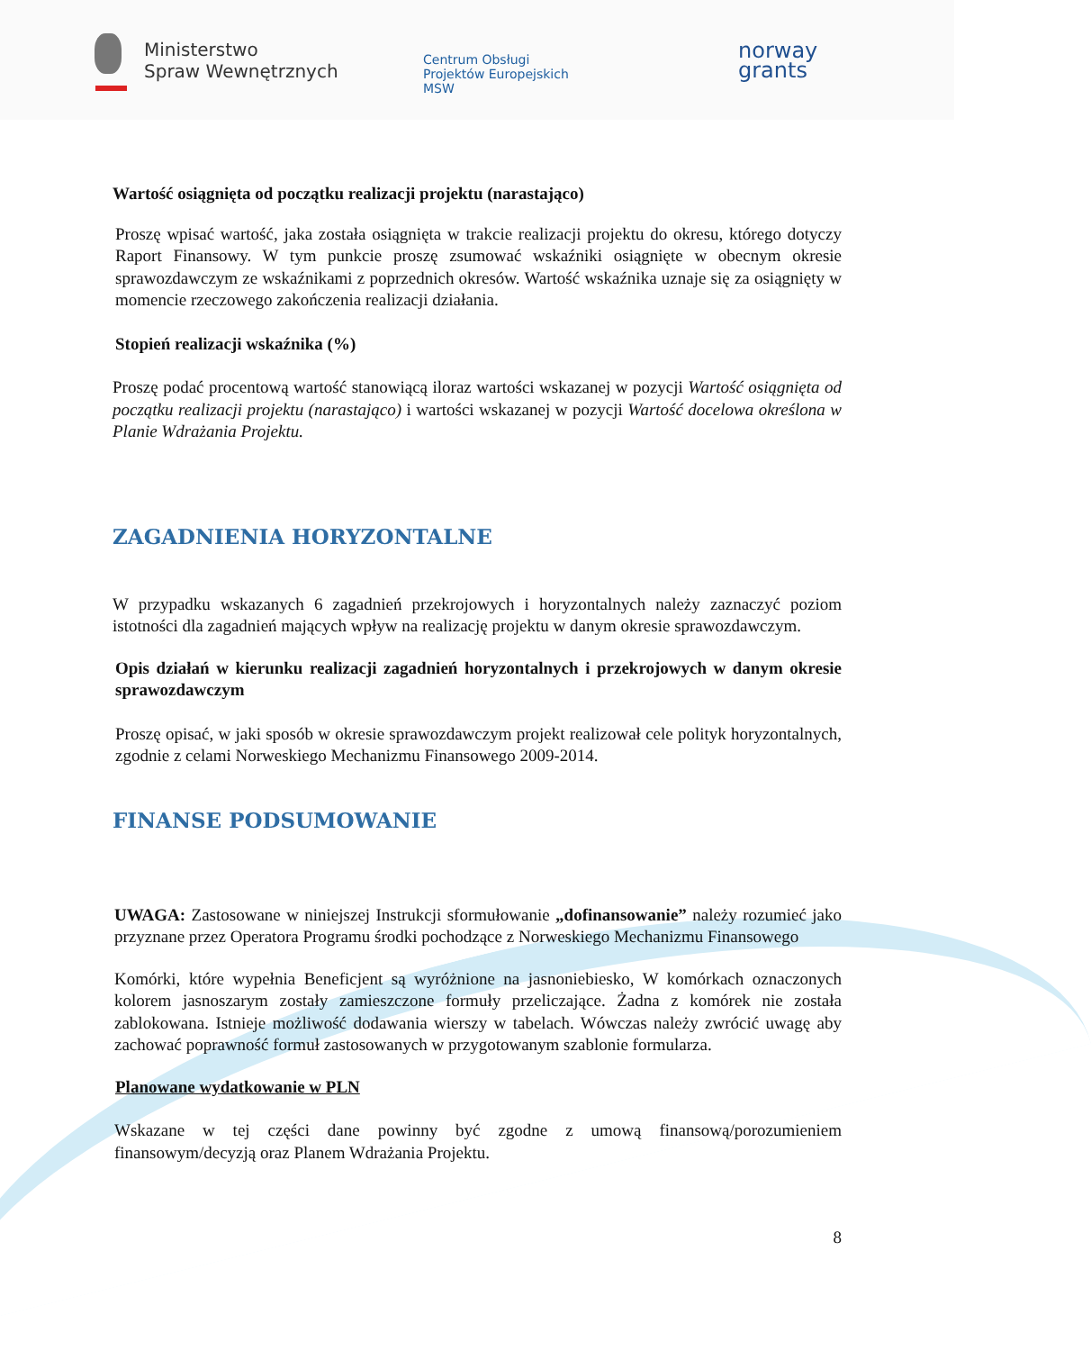Ministerstwo
Spraw Wewnętrznych
Centrum Obsługi
Projektów Europejskich
MSW
norway
grants
Wartość osiągnięta od początku realizacji projektu (narastająco)
Proszę wpisać wartość, jaka została osiągnięta w trakcie realizacji projektu do okresu, którego dotyczy Raport Finansowy. W tym punkcie proszę zsumować wskaźniki osiągnięte w obecnym okresie sprawozdawczym ze wskaźnikami z poprzednich okresów. Wartość wskaźnika uznaje się za osiągnięty w momencie rzeczowego zakończenia realizacji działania.
Stopień realizacji wskaźnika (%)
Proszę podać procentową wartość stanowiącą iloraz wartości wskazanej w pozycji Wartość osiągnięta od początku realizacji projektu (narastająco) i wartości wskazanej w pozycji Wartość docelowa określona w Planie Wdrażania Projektu.
ZAGADNIENIA HORYZONTALNE
W przypadku wskazanych 6 zagadnień przekrojowych i horyzontalnych należy zaznaczyć poziom istotności dla zagadnień mających wpływ na realizację projektu w danym okresie sprawozdawczym.
Opis działań w kierunku realizacji zagadnień horyzontalnych i przekrojowych w danym okresie sprawozdawczym
Proszę opisać, w jaki sposób w okresie sprawozdawczym projekt realizował cele polityk horyzontalnych, zgodnie z celami Norweskiego Mechanizmu Finansowego 2009-2014.
FINANSE PODSUMOWANIE
UWAGA: Zastosowane w niniejszej Instrukcji sformułowanie „dofinansowanie” należy rozumieć jako przyznane przez Operatora Programu środki pochodzące z Norweskiego Mechanizmu Finansowego
Komórki, które wypełnia Beneficjent są wyróżnione na jasnoniebiesko, W komórkach oznaczonych kolorem jasnoszarym zostały zamieszczone formuły przeliczające. Żadna z komórek nie została zablokowana. Istnieje możliwość dodawania wierszy w tabelach. Wówczas należy zwrócić uwagę aby zachować poprawność formuł zastosowanych w przygotowanym szablonie formularza.
Planowane wydatkowanie w PLN
Wskazane w tej części dane powinny być zgodne z umową finansową/porozumieniem finansowym/decyzją oraz Planem Wdrażania Projektu.
8